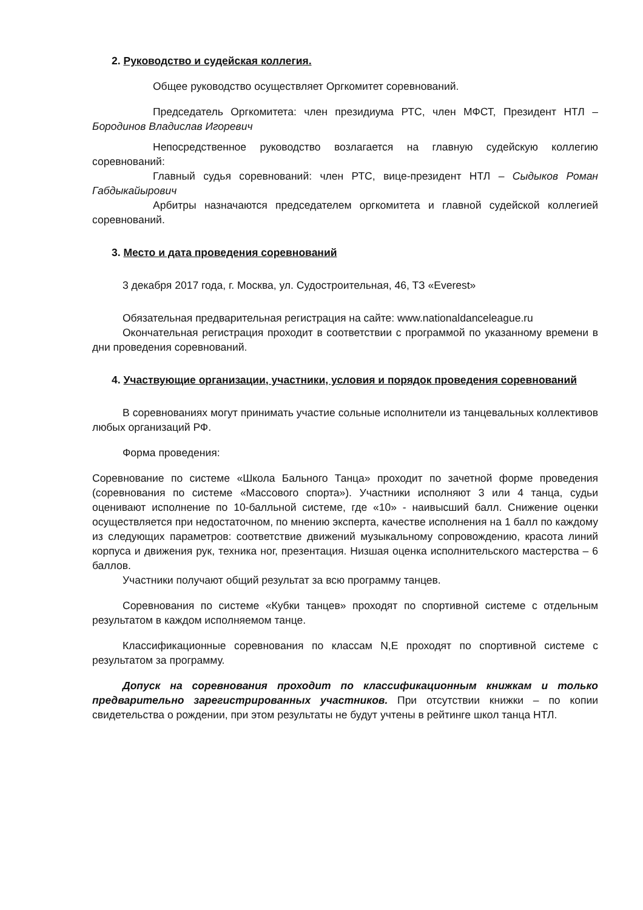2. Руководство и судейская коллегия.
Общее руководство осуществляет Оргкомитет соревнований.
Председатель Оргкомитета: член президиума РТС, член МФСТ, Президент НТЛ – Бородинов Владислав Игоревич
Непосредственное руководство возлагается на главную судейскую коллегию соревнований:
Главный судья соревнований: член РТС, вице-президент НТЛ – Сыдыков Роман Габдыкайырович
Арбитры назначаются председателем оргкомитета и главной судейской коллегией соревнований.
3. Место и дата проведения соревнований
3 декабря 2017 года, г. Москва, ул. Судостроительная, 46, ТЗ «Everest»
Обязательная предварительная регистрация на сайте: www.nationaldanceleague.ru
Окончательная регистрация проходит в соответствии с программой по указанному времени в дни проведения соревнований.
4. Участвующие организации, участники, условия и порядок проведения соревнований
В соревнованиях могут принимать участие сольные исполнители из танцевальных коллективов любых организаций РФ.
Форма проведения:
Соревнование по системе «Школа Бального Танца» проходит по зачетной форме проведения (соревнования по системе «Массового спорта»). Участники исполняют 3 или 4 танца, судьи оценивают исполнение по 10-балльной системе, где «10» - наивысший балл. Снижение оценки осуществляется при недостаточном, по мнению эксперта, качестве исполнения на 1 балл по каждому из следующих параметров: соответствие движений музыкальному сопровождению, красота линий корпуса и движения рук, техника ног, презентация. Низшая оценка исполнительского мастерства – 6 баллов.
Участники получают общий результат за всю программу танцев.
Соревнования по системе «Кубки танцев» проходят по спортивной системе с отдельным результатом в каждом исполняемом танце.
Классификационные соревнования по классам N,E проходят по спортивной системе с результатом за программу.
Допуск на соревнования проходит по классификационным книжкам и только предварительно зарегистрированных участников. При отсутствии книжки – по копии свидетельства о рождении, при этом результаты не будут учтены в рейтинге школ танца НТЛ.